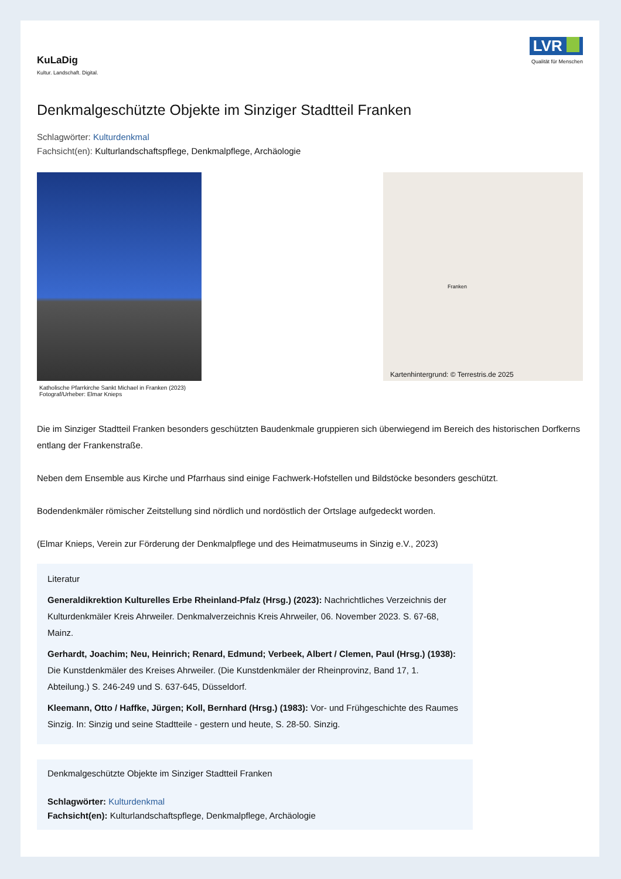KuLaDig
Kultur. Landschaft. Digital.
LVR
Qualität für Menschen
Denkmalgeschützte Objekte im Sinziger Stadtteil Franken
Schlagwörter: Kulturdenkmal
Fachsicht(en): Kulturlandschaftspflege, Denkmalpflege, Archäologie
Katholische Pfarrkirche Sankt Michael in Franken (2023)
Fotograf/Urheber: Elmar Knieps
Franken
Kartenhintergrund: © Terrestris.de 2025
Die im Sinziger Stadtteil Franken besonders geschützten Baudenkmale gruppieren sich überwiegend im Bereich des historischen Dorfkerns entlang der Frankenstraße.
Neben dem Ensemble aus Kirche und Pfarrhaus sind einige Fachwerk-Hofstellen und Bildstöcke besonders geschützt.
Bodendenkmäler römischer Zeitstellung sind nördlich und nordöstlich der Ortslage aufgedeckt worden.
(Elmar Knieps, Verein zur Förderung der Denkmalpflege und des Heimatmuseums in Sinzig e.V., 2023)
Literatur
Generaldikrektion Kulturelles Erbe Rheinland-Pfalz (Hrsg.) (2023): Nachrichtliches Verzeichnis der Kulturdenkmäler Kreis Ahrweiler. Denkmalverzeichnis Kreis Ahrweiler, 06. November 2023. S. 67-68, Mainz.
Gerhardt, Joachim; Neu, Heinrich; Renard, Edmund; Verbeek, Albert / Clemen, Paul (Hrsg.) (1938): Die Kunstdenkmäler des Kreises Ahrweiler. (Die Kunstdenkmäler der Rheinprovinz, Band 17, 1. Abteilung.) S. 246-249 und S. 637-645, Düsseldorf.
Kleemann, Otto / Haffke, Jürgen; Koll, Bernhard (Hrsg.) (1983): Vor- und Frühgeschichte des Raumes Sinzig. In: Sinzig und seine Stadtteile - gestern und heute, S. 28-50. Sinzig.
Denkmalgeschützte Objekte im Sinziger Stadtteil Franken
Schlagwörter: Kulturdenkmal
Fachsicht(en): Kulturlandschaftspflege, Denkmalpflege, Archäologie